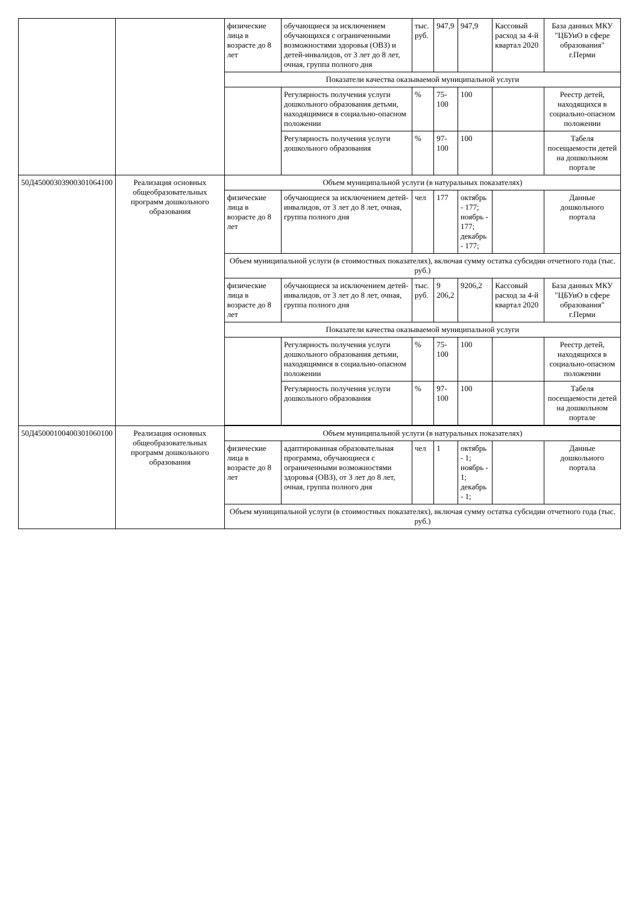| | | физические лица в возрасте до 8 лет | обучающиеся за исключением обучающихся с ограниченными возможностями здоровья (ОВЗ) и детей-инвалидов, от 3 лет до 8 лет, очная, группа полного дня | тыс. руб. | 947,9 | 947,9 | Кассовый расход за 4-й квартал 2020 | База данных МКУ "ЦБУиО в сфере образования" г.Перми |
| | | Показатели качества оказываемой муниципальной услуги | | | | | | |
| | | | Регулярность получения услуги дошкольного образования детьми, находящимися в социально-опасном положении | % | 75-100 | 100 | | Реестр детей, находящихся в социально-опасном положении |
| | | | Регулярность получения услуги дошкольного образования | % | 97-100 | 100 | | Табеля посещаемости детей на дошкольном портале |
| 50Д45000303900301064100 | Реализация основных общеобразовательных программ дошкольного образования | Объем муниципальной услуги (в натуральных показателях) | | | | | | |
| | | физические лица в возрасте до 8 лет | обучающиеся за исключением детей-инвалидов, от 3 лет до 8 лет, очная, группа полного дня | чел | 177 | октябрь - 177; ноябрь - 177; декабрь - 177; | | Данные дошкольного портала |
| | | Объем муниципальной услуги (в стоимостных показателях), включая сумму остатка субсидии отчетного года (тыс. руб.) | | | | | | |
| | | физические лица в возрасте до 8 лет | обучающиеся за исключением детей-инвалидов, от 3 лет до 8 лет, очная, группа полного дня | тыс. руб. | 9 206,2 | 9206,2 | Кассовый расход за 4-й квартал 2020 | База данных МКУ "ЦБУиО в сфере образования" г.Перми |
| | | Показатели качества оказываемой муниципальной услуги | | | | | | |
| | | | Регулярность получения услуги дошкольного образования детьми, находящимися в социально-опасном положении | % | 75-100 | 100 | | Реестр детей, находящихся в социально-опасном положении |
| | | | Регулярность получения услуги дошкольного образования | % | 97-100 | 100 | | Табеля посещаемости детей на дошкольном портале |
| 50Д45000100400301060100 | Реализация основных общеобразовательных программ дошкольного образования | Объем муниципальной услуги (в натуральных показателях) | | | | | | |
| | | физические лица в возрасте до 8 лет | адаптированная образовательная программа, обучающиеся с ограниченными возможностями здоровья (ОВЗ), от 3 лет до 8 лет, очная, группа полного дня | чел | 1 | октябрь - 1; ноябрь - 1; декабрь - 1; | | Данные дошкольного портала |
| | | Объем муниципальной услуги (в стоимостных показателях), включая сумму остатка субсидии отчетного года (тыс. руб.) | | | | | | |